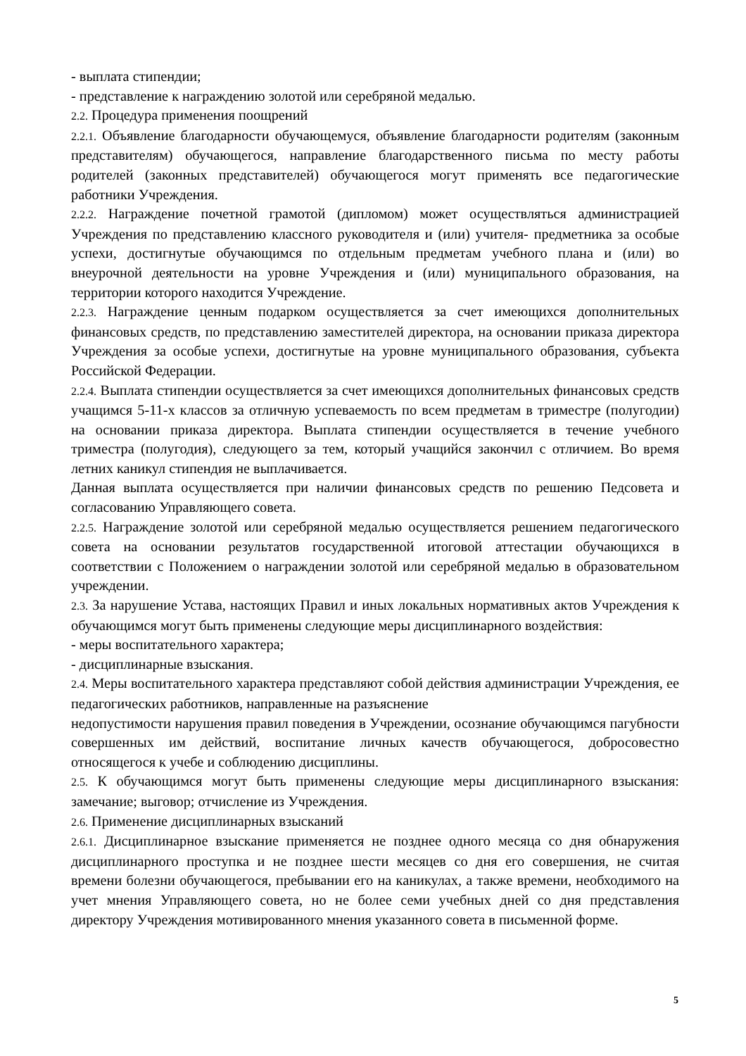- выплата стипендии;
- представление к награждению золотой или серебряной медалью.
2.2. Процедура применения поощрений
2.2.1. Объявление благодарности обучающемуся, объявление благодарности родителям (законным представителям) обучающегося, направление благодарственного письма по месту работы родителей (законных представителей) обучающегося могут применять все педагогические работники Учреждения.
2.2.2. Награждение почетной грамотой (дипломом) может осуществляться администрацией Учреждения по представлению классного руководителя и (или) учителя- предметника за особые успехи, достигнутые обучающимся по отдельным предметам учебного плана и (или) во внеурочной деятельности на уровне Учреждения и (или) муниципального образования, на территории которого находится Учреждение.
2.2.3. Награждение ценным подарком осуществляется за счет имеющихся дополнительных финансовых средств, по представлению заместителей директора, на основании приказа директора Учреждения за особые успехи, достигнутые на уровне муниципального образования, субъекта Российской Федерации.
2.2.4. Выплата стипендии осуществляется за счет имеющихся дополнительных финансовых средств учащимся 5-11-х классов за отличную успеваемость по всем предметам в триместре (полугодии) на основании приказа директора. Выплата стипендии осуществляется в течение учебного триместра (полугодия), следующего за тем, который учащийся закончил с отличием. Во время летних каникул стипендия не выплачивается.
Данная выплата осуществляется при наличии финансовых средств по решению Педсовета и согласованию Управляющего совета.
2.2.5. Награждение золотой или серебряной медалью осуществляется решением педагогического совета на основании результатов государственной итоговой аттестации обучающихся в соответствии с Положением о награждении золотой или серебряной медалью в образовательном учреждении.
2.3. За нарушение Устава, настоящих Правил и иных локальных нормативных актов Учреждения к обучающимся могут быть применены следующие меры дисциплинарного воздействия:
- меры воспитательного характера;
- дисциплинарные взыскания.
2.4. Меры воспитательного характера представляют собой действия администрации Учреждения, ее педагогических работников, направленные на разъяснение
недопустимости нарушения правил поведения в Учреждении, осознание обучающимся пагубности совершенных им действий, воспитание личных качеств обучающегося, добросовестно относящегося к учебе и соблюдению дисциплины.
2.5. К обучающимся могут быть применены следующие меры дисциплинарного взыскания: замечание; выговор; отчисление из Учреждения.
2.6. Применение дисциплинарных взысканий
2.6.1. Дисциплинарное взыскание применяется не позднее одного месяца со дня обнаружения дисциплинарного проступка и не позднее шести месяцев со дня его совершения, не считая времени болезни обучающегося, пребывании его на каникулах, а также времени, необходимого на учет мнения Управляющего совета, но не более семи учебных дней со дня представления директору Учреждения мотивированного мнения указанного совета в письменной форме.
5